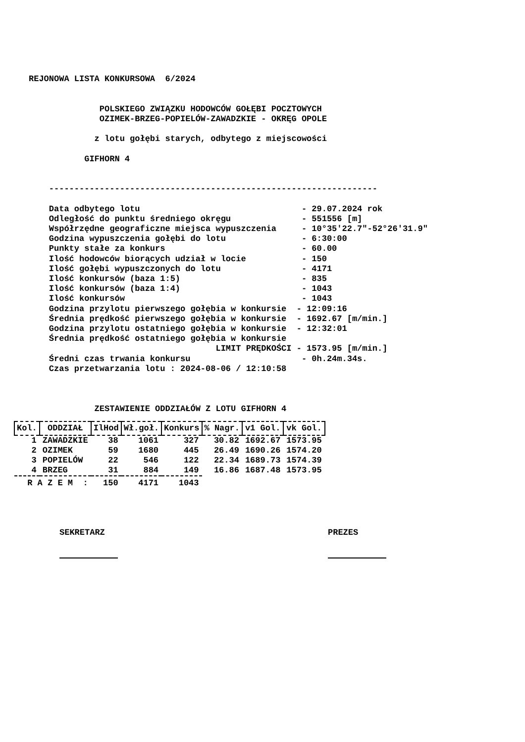REJONOWA LISTA KONKURSOWA  6/2024


              POLSKIEGO ZWIĄZKU HODOWCÓW GOŁĘBI POCZTOWYCH
              OZIMEK-BRZEG-POPIELÓW-ZAWADZKIE - OKRĘG OPOLE

             z lotu gołębi starych, odbytego z miejscowości

           GIFHORN 4


    -----------------------------------------------------------------

    Data odbytego lotu                                - 29.07.2024 rok
    Odległość do punktu średniego okręgu              - 551556 [m]
    Współrzędne geograficzne miejsca wypuszczenia     - 10°35'22.7"-52°26'31.9"
    Godzina wypuszczenia gołębi do lotu               - 6:30:00
    Punkty stałe za konkurs                           - 60.00
    Ilość hodowców biorących udział w locie           - 150
    Ilość gołębi wypuszczonych do lotu                - 4171
    Ilość konkursów (baza 1:5)                        - 835
    Ilość konkursów (baza 1:4)                        - 1043
    Ilość konkursów                                   - 1043
    Godzina przylotu pierwszego gołębia w konkursie  - 12:09:16
    Średnia prędkość pierwszego gołębia w konkursie  - 1692.67 [m/min.]
    Godzina przylotu ostatniego gołębia w konkursie  - 12:32:01
    Średnia prędkość ostatniego gołębia w konkursie
                                     LIMIT PRĘDKOŚCI - 1573.95 [m/min.]
    Średni czas trwania konkursu                      - 0h.24m.34s.
    Czas przetwarzania lotu : 2024-08-06 / 12:10:58



             ZESTAWIENIE ODDZIAŁÓW Z LOTU GIFHORN 4
| Kol. | ODDZIAŁ | IlHod | Wł.goł. | Konkurs | % Nagr. | v1 Gol. | vk Gol. |
| --- | --- | --- | --- | --- | --- | --- | --- |
| 1 | ZAWADZKIE | 38 | 1061 | 327 | 30.82 | 1692.67 | 1573.95 |
| 2 | OZIMEK | 59 | 1680 | 445 | 26.49 | 1690.26 | 1574.20 |
| 3 | POPIELÓW | 22 | 546 | 122 | 22.34 | 1689.73 | 1574.39 |
| 4 | BRZEG | 31 | 884 | 149 | 16.86 | 1687.48 | 1573.95 |
| R A Z E M : | | 150 | 4171 | 1043 | | | |
SEKRETARZ
PREZES